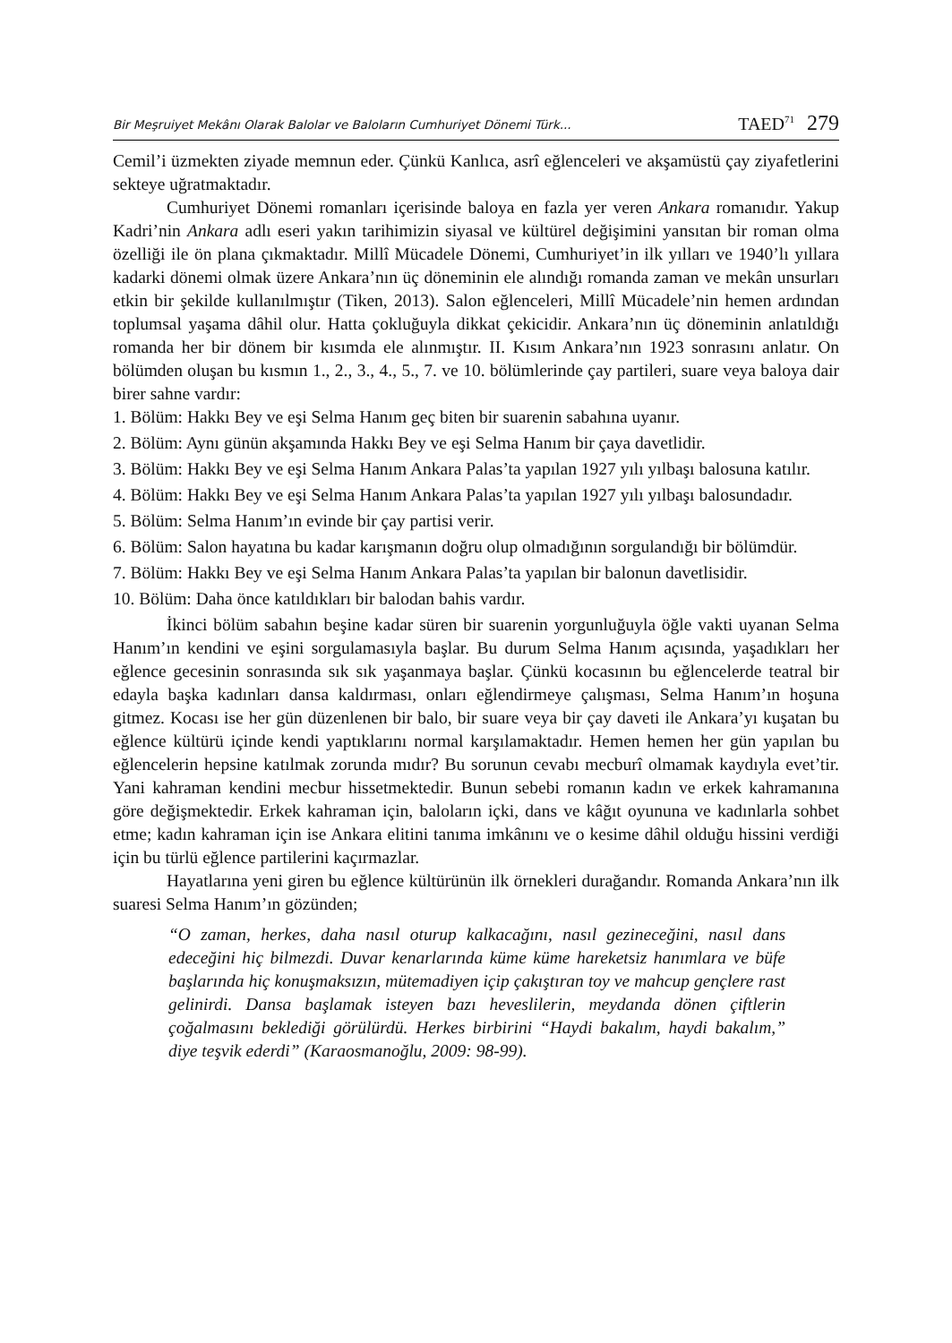Bir Meşruiyet Mekânı Olarak Balolar ve Baloların Cumhuriyet Dönemi Türk... TAED<sup>71</sup> 279
Cemil’i üzmekten ziyade memnun eder. Çünkü Kanlıca, asrî eğlenceleri ve akşamüstü çay ziyafetlerini sekteye uğratmaktadır.
Cumhuriyet Dönemi romanları içerisinde baloya en fazla yer veren Ankara romanıdır. Yakup Kadri’nin Ankara adlı eseri yakın tarihimizin siyasal ve kültürel değişimini yansıtan bir roman olma özelliği ile ön plana çıkmaktadır. Millî Mücadele Dönemi, Cumhuriyet’in ilk yılları ve 1940’lı yıllara kadarki dönemi olmak üzere Ankara’nın üç döneminin ele alındığı romanda zaman ve mekân unsurları etkin bir şekilde kullanılmıştır (Tiken, 2013). Salon eğlenceleri, Millî Mücadele’nin hemen ardından toplumsal yaşama dâhil olur. Hatta çokluğuyla dikkat çekicidir. Ankara’nın üç döneminin anlatıldığı romanda her bir dönem bir kısımda ele alınmıştır. II. Kısım Ankara’nın 1923 sonrasını anlatır. On bölümden oluşan bu kısmın 1., 2., 3., 4., 5., 7. ve 10. bölümlerinde çay partileri, suare veya baloya dair birer sahne vardır:
1. Bölüm: Hakkı Bey ve eşi Selma Hanım geç biten bir suarenin sabahına uyanır.
2. Bölüm: Aynı günün akşamında Hakkı Bey ve eşi Selma Hanım bir çaya davetlidir.
3. Bölüm: Hakkı Bey ve eşi Selma Hanım Ankara Palas’ta yapılan 1927 yılı yılbaşı balosuna katılır.
4. Bölüm: Hakkı Bey ve eşi Selma Hanım Ankara Palas’ta yapılan 1927 yılı yılbaşı balosundadır.
5. Bölüm: Selma Hanım’ın evinde bir çay partisi verir.
6. Bölüm: Salon hayatına bu kadar karışmanın doğru olup olmadığının sorgulandığı bir bölümdür.
7. Bölüm: Hakkı Bey ve eşi Selma Hanım Ankara Palas’ta yapılan bir balonun davetlisidir.
10. Bölüm: Daha önce katıldıkları bir balodan bahis vardır.
İkinci bölüm sabahın beşine kadar süren bir suarenin yorgunluğuyla öğle vakti uyanan Selma Hanım’ın kendini ve eşini sorgulamasıyla başlar. Bu durum Selma Hanım açısında, yaşadıkları her eğlence gecesinin sonrasında sık sık yaşanmaya başlar. Çünkü kocasının bu eğlencelerde teatral bir edayla başka kadınları dansa kaldırması, onları eğlendirmeye çalışması, Selma Hanım’ın hoşuna gitmez. Kocası ise her gün düzenlenen bir balo, bir suare veya bir çay daveti ile Ankara’yı kuşatan bu eğlence kültürü içinde kendi yaptıklarını normal karşılamaktadır. Hemen hemen her gün yapılan bu eğlencelerin hepsine katılmak zorunda mıdır? Bu sorunun cevabı mecburî olmamak kaydıyla evet’tir. Yani kahraman kendini mecbur hissetmektedir. Bunun sebebi romanın kadın ve erkek kahramanına göre değişmektedir. Erkek kahraman için, baloların içki, dans ve kâğıt oyununa ve kadınlarla sohbet etme; kadın kahraman için ise Ankara elitini tanıma imkânını ve o kesime dâhil olduğu hissini verdiği için bu türlü eğlence partilerini kaçırmazlar.
Hayatlarına yeni giren bu eğlence kültürünün ilk örnekleri durağandır. Romanda Ankara’nın ilk suaresi Selma Hanım’ın gözünden;
“O zaman, herkes, daha nasıl oturup kalkacağını, nasıl gezineceğini, nasıl dans edeceğini hiç bilmezdi. Duvar kenarlarında küme küme hareketsiz hanımlara ve büfe başlarında hiç konuşmaksızın, mütemadiyen içip çakıştıran toy ve mahcup gençlere rast gelinirdi. Dansa başlamak isteyen bazı heveslilerin, meydanda dönen çiftlerin çoğalmasını beklediği görülürdü. Herkes birbirini “Haydi bakalım, haydi bakalım,” diye teşvik ederdi” (Karaosmanoğlu, 2009: 98-99).